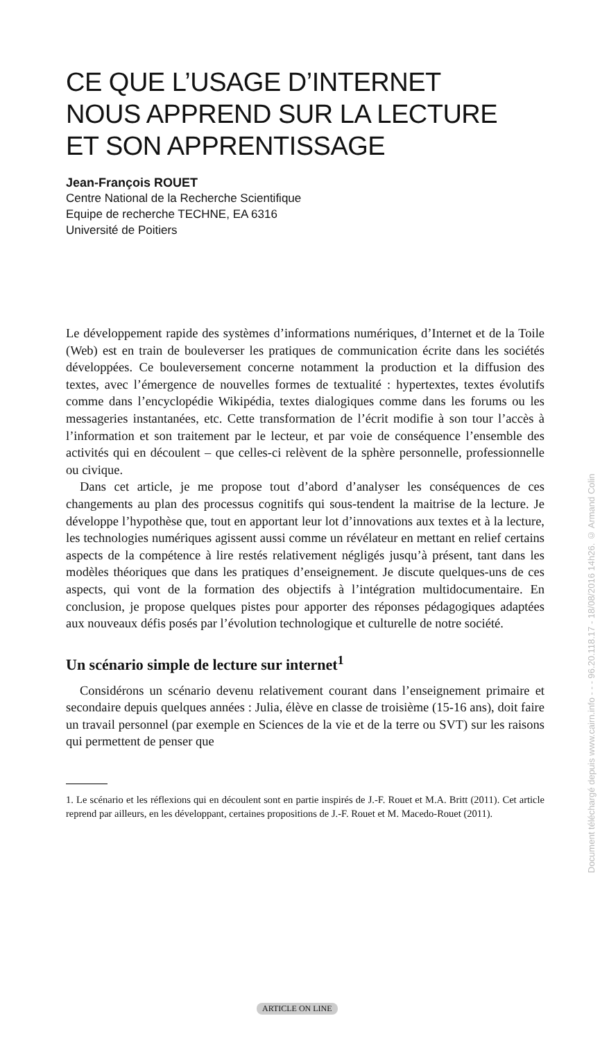CE QUE L’USAGE D’INTERNET
NOUS APPREND SUR LA LECTURE
ET SON APPRENTISSAGE
Jean-François ROUET
Centre National de la Recherche Scientifique
Equipe de recherche TECHNE, EA 6316
Université de Poitiers
Le développement rapide des systèmes d’informations numériques, d’Internet et de la Toile (Web) est en train de bouleverser les pratiques de communication écrite dans les sociétés développées. Ce bouleversement concerne notamment la production et la diffusion des textes, avec l’émergence de nouvelles formes de textualité : hypertextes, textes évolutifs comme dans l’encyclopédie Wikipédia, textes dialogiques comme dans les forums ou les messageries instantanées, etc. Cette transformation de l’écrit modifie à son tour l’accès à l’information et son traitement par le lecteur, et par voie de conséquence l’ensemble des activités qui en découlent – que celles-ci relèvent de la sphère personnelle, professionnelle ou civique.
Dans cet article, je me propose tout d’abord d’analyser les conséquences de ces changements au plan des processus cognitifs qui sous-tendent la maitrise de la lecture. Je développe l’hypothèse que, tout en apportant leur lot d’innovations aux textes et à la lecture, les technologies numériques agissent aussi comme un révélateur en mettant en relief certains aspects de la compétence à lire restés relativement négligés jusqu’à présent, tant dans les modèles théoriques que dans les pratiques d’enseignement. Je discute quelques-uns de ces aspects, qui vont de la formation des objectifs à l’intégration multidocumentaire. En conclusion, je propose quelques pistes pour apporter des réponses pédagogiques adaptées aux nouveaux défis posés par l’évolution technologique et culturelle de notre société.
Un scénario simple de lecture sur internet<sup>1</sup>
Considérons un scénario devenu relativement courant dans l’enseignement primaire et secondaire depuis quelques années : Julia, élève en classe de troisième (15-16 ans), doit faire un travail personnel (par exemple en Sciences de la vie et de la terre ou SVT) sur les raisons qui permettent de penser que
1. Le scénario et les réflexions qui en découlent sont en partie inspirés de J.-F. Rouet et M.A. Britt (2011). Cet article reprend par ailleurs, en les développant, certaines propositions de J.-F. Rouet et M. Macedo-Rouet (2011).
ARTICLE ON LINE
Document téléchargé depuis www.cairn.info - - - 96.20.118.17 - 18/08/2016 14h26. © Armand Colin